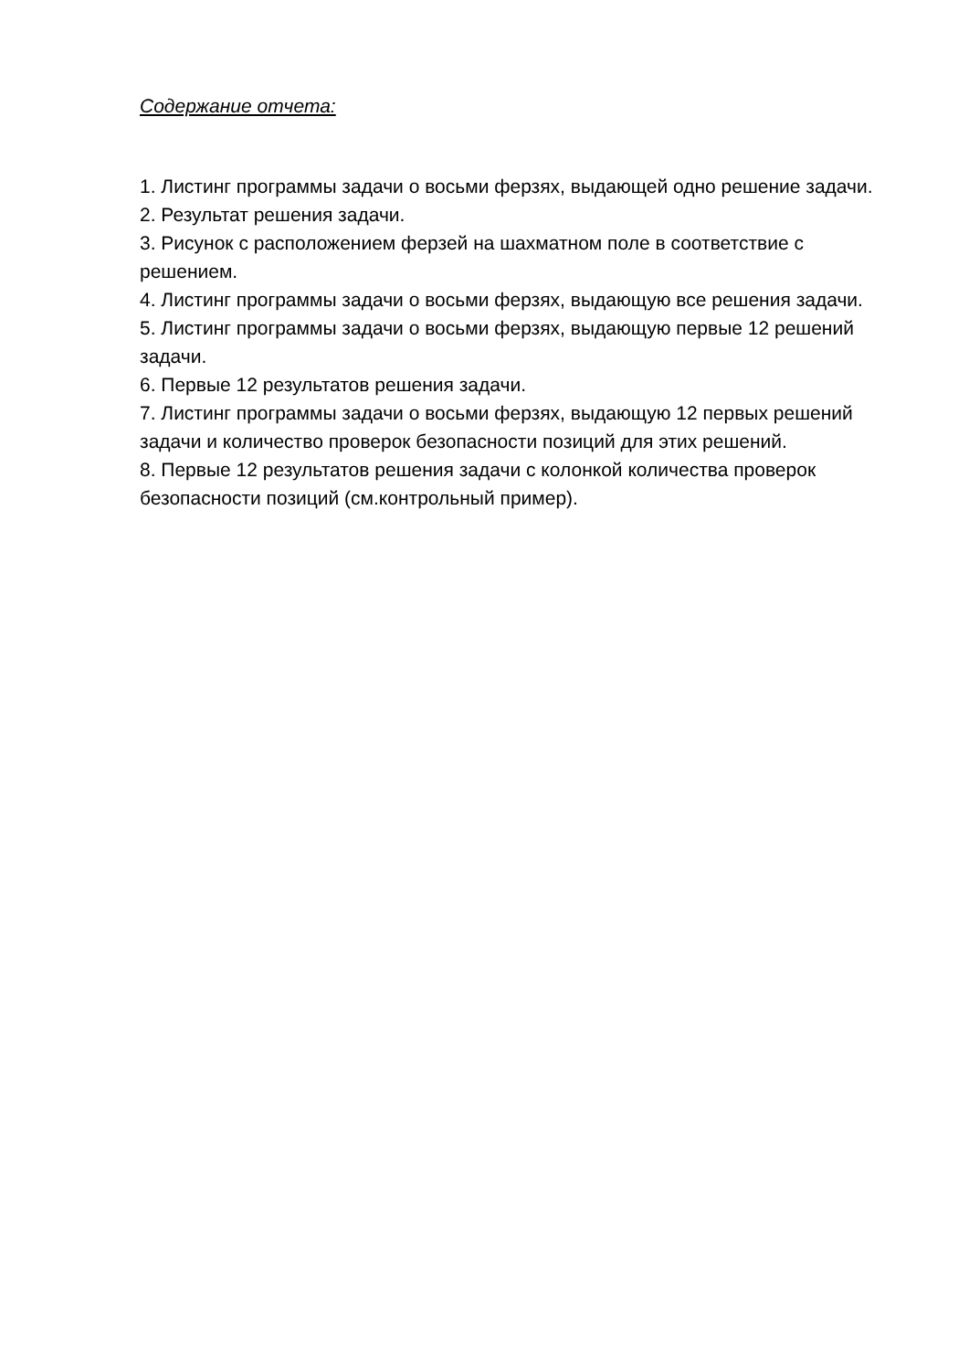Содержание отчета:
1. Листинг программы задачи о восьми ферзях, выдающей одно решение задачи.
2. Результат решения задачи.
3. Рисунок с расположением ферзей на шахматном поле в соответствие с решением.
4. Листинг программы задачи о восьми ферзях, выдающую все решения задачи.
5. Листинг программы задачи о восьми ферзях, выдающую первые 12 решений задачи.
6. Первые 12 результатов решения задачи.
7. Листинг программы задачи о восьми ферзях, выдающую 12 первых решений задачи и количество проверок безопасности позиций для этих решений.
8. Первые 12 результатов решения задачи с колонкой количества проверок безопасности позиций (см.контрольный пример).